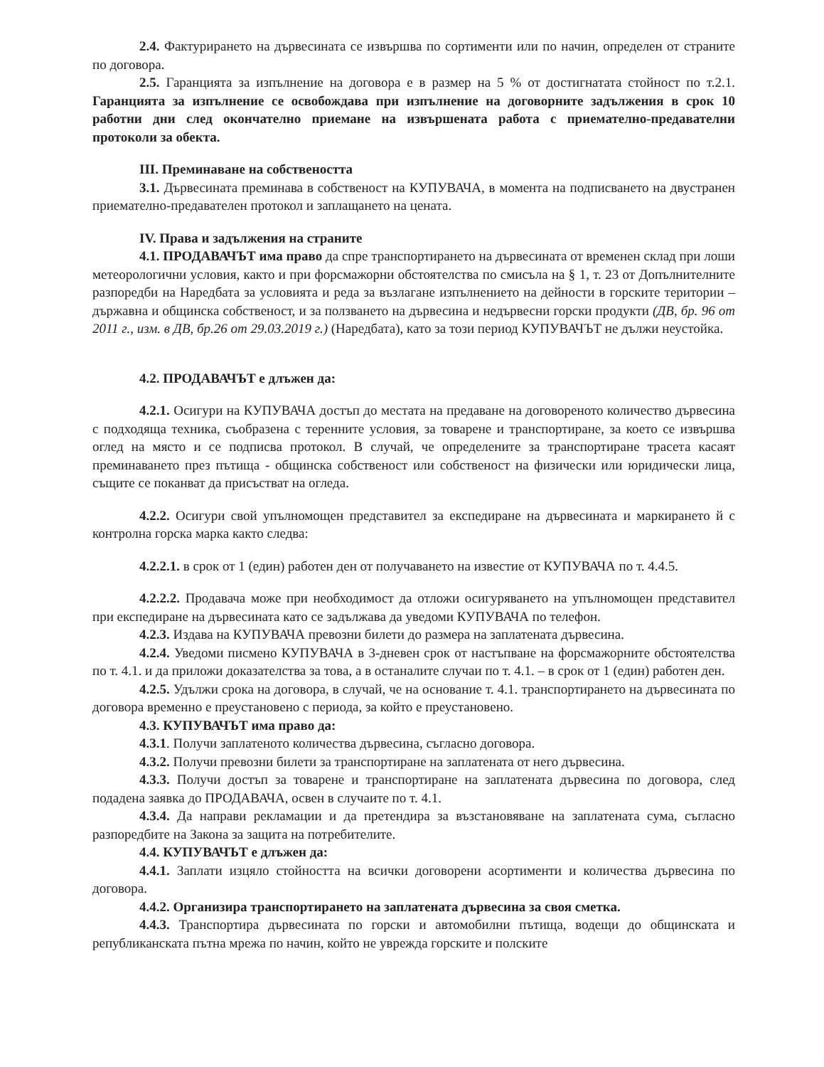2.4. Фактурирането на дървесината се извършва по сортименти или по начин, определен от страните по договора.
2.5. Гаранцията за изпълнение на договора е в размер на 5 % от достигнатата стойност по т.2.1. Гаранцията за изпълнение се освобождава при изпълнение на договорните задължения в срок 10 работни дни след окончателно приемане на извършената работа с приемателно-предавателни протоколи за обекта.
III. Преминаване на собствеността
3.1. Дървесината преминава в собственост на КУПУВАЧА, в момента на подписването на двустранен приемателно-предавателен протокол и заплащането на цената.
IV. Права и задължения на страните
4.1. ПРОДАВАЧЪТ има право да спре транспортирането на дървесината от временен склад при лоши метеорологични условия, както и при форсмажорни обстоятелства по смисъла на § 1, т. 23 от Допълнителните разпоредби на Наредбата за условията и реда за възлагане изпълнението на дейности в горските територии – държавна и общинска собственост, и за ползването на дървесина и недървесни горски продукти (ДВ, бр. 96 от 2011 г., изм. в ДВ, бр.26 от 29.03.2019 г.) (Наредбата), като за този период КУПУВАЧЪТ не дължи неустойка.
4.2. ПРОДАВАЧЪТ е длъжен да:
4.2.1. Осигури на КУПУВАЧА достъп до местата на предаване на договореното количество дървесина с подходяща техника, съобразена с теренните условия, за товарене и транспортиране, за което се извършва оглед на място и се подписва протокол. В случай, че определените за транспортиране трасета касаят преминаването през пътища - общинска собственост или собственост на физически или юридически лица, същите се поканват да присъстват на огледа.
4.2.2. Осигури свой упълномощен представител за експедиране на дървесината и маркирането й с контролна горска марка както следва:
4.2.2.1. в срок от 1 (един) работен ден от получаването на известие от КУПУВАЧА по т. 4.4.5.
4.2.2.2. Продавача може при необходимост да отложи осигуряването на упълномощен представител при експедиране на дървесината като се задължава да уведоми КУПУВАЧА по телефон.
4.2.3. Издава на КУПУВАЧА превозни билети до размера на заплатената дървесина.
4.2.4. Уведоми писмено КУПУВАЧА в 3-дневен срок от настъпване на форсмажорните обстоятелства по т. 4.1. и да приложи доказателства за това, а в останалите случаи по т. 4.1. – в срок от 1 (един) работен ден.
4.2.5. Удължи срока на договора, в случай, че на основание т. 4.1. транспортирането на дървесината по договора временно е преустановено с периода, за който е преустановено.
4.3. КУПУВАЧЪТ има право да:
4.3.1. Получи заплатеното количества дървесина, съгласно договора.
4.3.2. Получи превозни билети за транспортиране на заплатената от него дървесина.
4.3.3. Получи достъп за товарене и транспортиране на заплатената дървесина по договора, след подадена заявка до ПРОДАВАЧА, освен в случаите по т. 4.1.
4.3.4. Да направи рекламации и да претендира за възстановяване на заплатената сума, съгласно разпоредбите на Закона за защита на потребителите.
4.4. КУПУВАЧЪТ е длъжен да:
4.4.1. Заплати изцяло стойността на всички договорени асортименти и количества дървесина по договора.
4.4.2. Организира транспортирането на заплатената дървесина за своя сметка.
4.4.3. Транспортира дървесината по горски и автомобилни пътища, водещи до общинската и републиканската пътна мрежа по начин, който не уврежда горските и полските